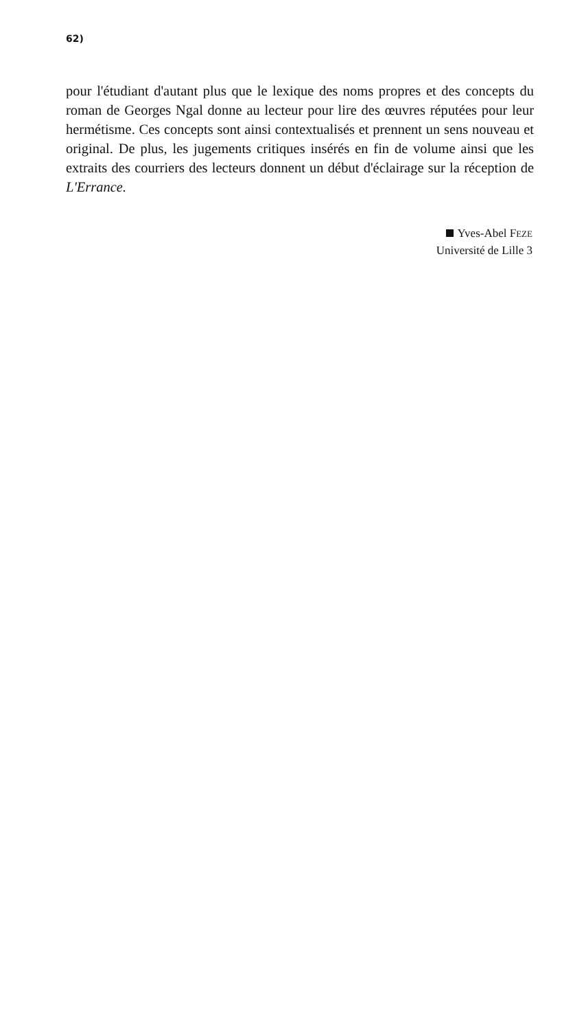62)
pour l'étudiant d'autant plus que le lexique des noms propres et des concepts du roman de Georges Ngal donne au lecteur pour lire des œuvres réputées pour leur hermétisme. Ces concepts sont ainsi contextualisés et prennent un sens nouveau et original. De plus, les jugements critiques insérés en fin de volume ainsi que les extraits des courriers des lecteurs donnent un début d'éclairage sur la réception de L'Errance.
Yves-Abel FEZE
Université de Lille 3